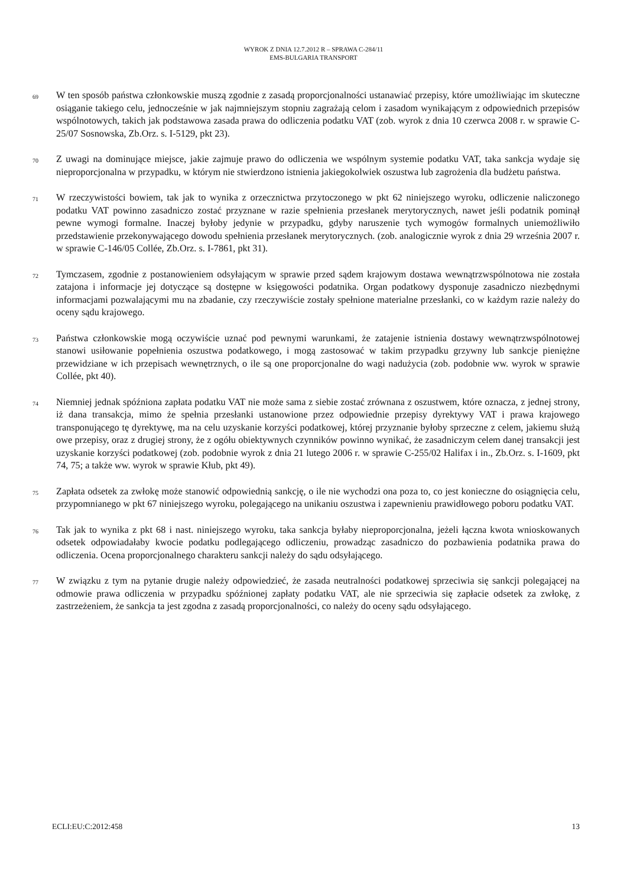WYROK Z DNIA 12.7.2012 R – SPRAWA C-284/11
EMS-BULGARIA TRANSPORT
69 W ten sposób państwa członkowskie muszą zgodnie z zasadą proporcjonalności ustanawiać przepisy, które umożliwiając im skuteczne osiąganie takiego celu, jednocześnie w jak najmniejszym stopniu zagrażają celom i zasadom wynikającym z odpowiednich przepisów wspólnotowych, takich jak podstawowa zasada prawa do odliczenia podatku VAT (zob. wyrok z dnia 10 czerwca 2008 r. w sprawie C-25/07 Sosnowska, Zb.Orz. s. I-5129, pkt 23).
70 Z uwagi na dominujące miejsce, jakie zajmuje prawo do odliczenia we wspólnym systemie podatku VAT, taka sankcja wydaje się nieproporcjonalna w przypadku, w którym nie stwierdzono istnienia jakiegokolwiek oszustwa lub zagrożenia dla budżetu państwa.
71 W rzeczywistości bowiem, tak jak to wynika z orzecznictwa przytoczonego w pkt 62 niniejszego wyroku, odliczenie naliczonego podatku VAT powinno zasadniczo zostać przyznane w razie spełnienia przesłanek merytorycznych, nawet jeśli podatnik pominął pewne wymogi formalne. Inaczej byłoby jedynie w przypadku, gdyby naruszenie tych wymogów formalnych uniemożliwiło przedstawienie przekonywającego dowodu spełnienia przesłanek merytorycznych. (zob. analogicznie wyrok z dnia 29 września 2007 r. w sprawie C-146/05 Collée, Zb.Orz. s. I-7861, pkt 31).
72 Tymczasem, zgodnie z postanowieniem odsyłającym w sprawie przed sądem krajowym dostawa wewnątrzwspólnotowa nie została zatajona i informacje jej dotyczące są dostępne w księgowości podatnika. Organ podatkowy dysponuje zasadniczo niezbędnymi informacjami pozwalającymi mu na zbadanie, czy rzeczywiście zostały spełnione materialne przesłanki, co w każdym razie należy do oceny sądu krajowego.
73 Państwa członkowskie mogą oczywiście uznać pod pewnymi warunkami, że zatajenie istnienia dostawy wewnątrzwspólnotowej stanowi usiłowanie popełnienia oszustwa podatkowego, i mogą zastosować w takim przypadku grzywny lub sankcje pieniężne przewidziane w ich przepisach wewnętrznych, o ile są one proporcjonalne do wagi nadużycia (zob. podobnie ww. wyrok w sprawie Collée, pkt 40).
74 Niemniej jednak spóźniona zapłata podatku VAT nie może sama z siebie zostać zrównana z oszustwem, które oznacza, z jednej strony, iż dana transakcja, mimo że spełnia przesłanki ustanowione przez odpowiednie przepisy dyrektywy VAT i prawa krajowego transponującego tę dyrektywę, ma na celu uzyskanie korzyści podatkowej, której przyznanie byłoby sprzeczne z celem, jakiemu służą owe przepisy, oraz z drugiej strony, że z ogółu obiektywnych czynników powinno wynikać, że zasadniczym celem danej transakcji jest uzyskanie korzyści podatkowej (zob. podobnie wyrok z dnia 21 lutego 2006 r. w sprawie C-255/02 Halifax i in., Zb.Orz. s. I-1609, pkt 74, 75; a także ww. wyrok w sprawie Kłub, pkt 49).
75 Zapłata odsetek za zwłokę może stanowić odpowiednią sankcję, o ile nie wychodzi ona poza to, co jest konieczne do osiągnięcia celu, przypomnianego w pkt 67 niniejszego wyroku, polegającego na unikaniu oszustwa i zapewnieniu prawidłowego poboru podatku VAT.
76 Tak jak to wynika z pkt 68 i nast. niniejszego wyroku, taka sankcja byłaby nieproporcjonalna, jeżeli łączna kwota wnioskowanych odsetek odpowiadałaby kwocie podatku podlegającego odliczeniu, prowadząc zasadniczo do pozbawienia podatnika prawa do odliczenia. Ocena proporcjonalnego charakteru sankcji należy do sądu odsyłającego.
77 W związku z tym na pytanie drugie należy odpowiedzieć, że zasada neutralności podatkowej sprzeciwia się sankcji polegającej na odmowie prawa odliczenia w przypadku spóźnionej zapłaty podatku VAT, ale nie sprzeciwia się zapłacie odsetek za zwłokę, z zastrzeżeniem, że sankcja ta jest zgodna z zasadą proporcjonalności, co należy do oceny sądu odsyłającego.
ECLI:EU:C:2012:458 13